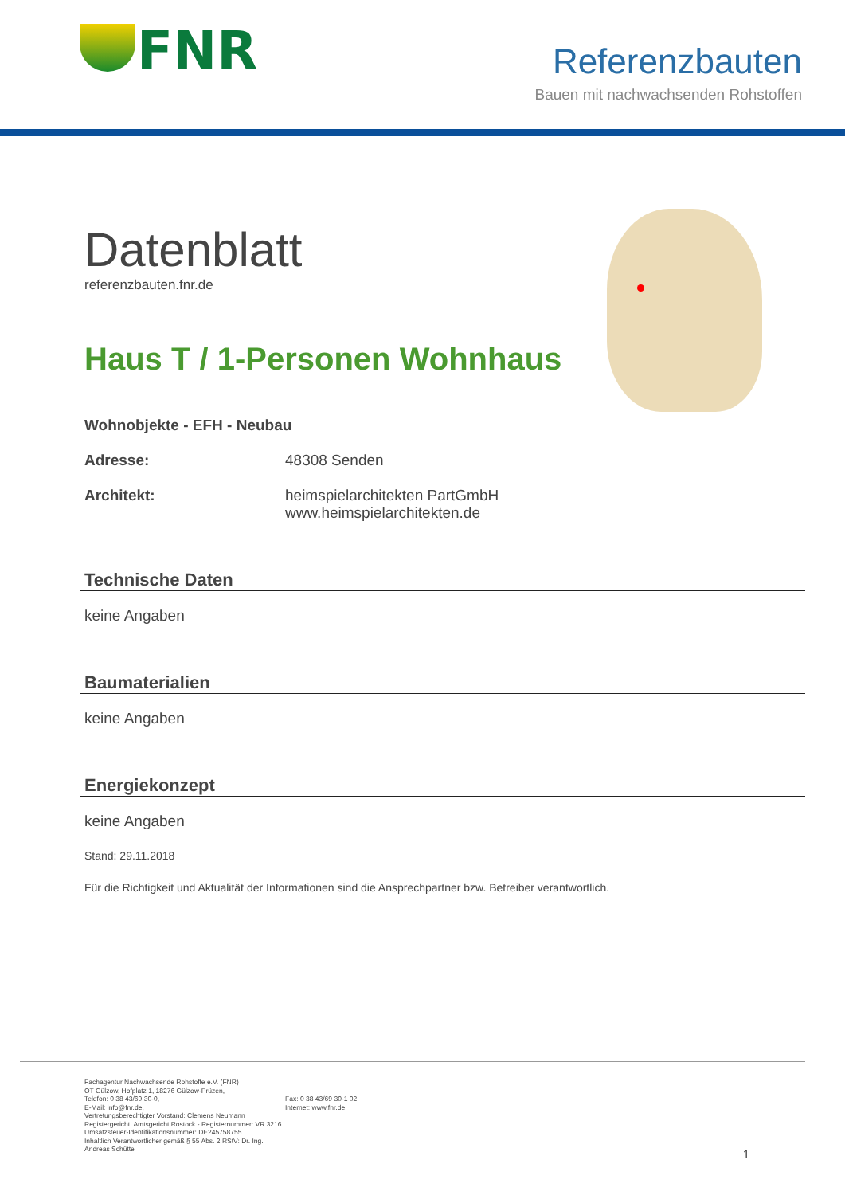FNR
Referenzbauten
Bauen mit nachwachsenden Rohstoffen
Datenblatt
referenzbauten.fnr.de
Haus T / 1-Personen Wohnhaus
Wohnobjekte - EFH - Neubau
Adresse: 48308 Senden
Architekt: heimspielarchitekten PartGmbH
www.heimspielarchitekten.de
Technische Daten
keine Angaben
Baumaterialien
keine Angaben
Energiekonzept
keine Angaben
Stand: 29.11.2018
Für die Richtigkeit und Aktualität der Informationen sind die Ansprechpartner bzw. Betreiber verantwortlich.
Fachagentur Nachwachsende Rohstoffe e.V. (FNR)
OT Gülzow, Hofplatz 1, 18276 Gülzow-Prüzen,
Telefon: 0 38 43/69 30-0,
E-Mail: info@fnr.de,
Vertretungsberechtigter Vorstand: Clemens Neumann
Registergericht: Amtsgericht Rostock - Registernummer: VR 3216
Umsatzsteuer-Identifikationsnummer: DE245758755
Inhaltlich Verantwortlicher gemäß § 55 Abs. 2 RStV: Dr. Ing. Andreas Schütte
Fax: 0 38 43/69 30-1 02,
Internet: www.fnr.de
1